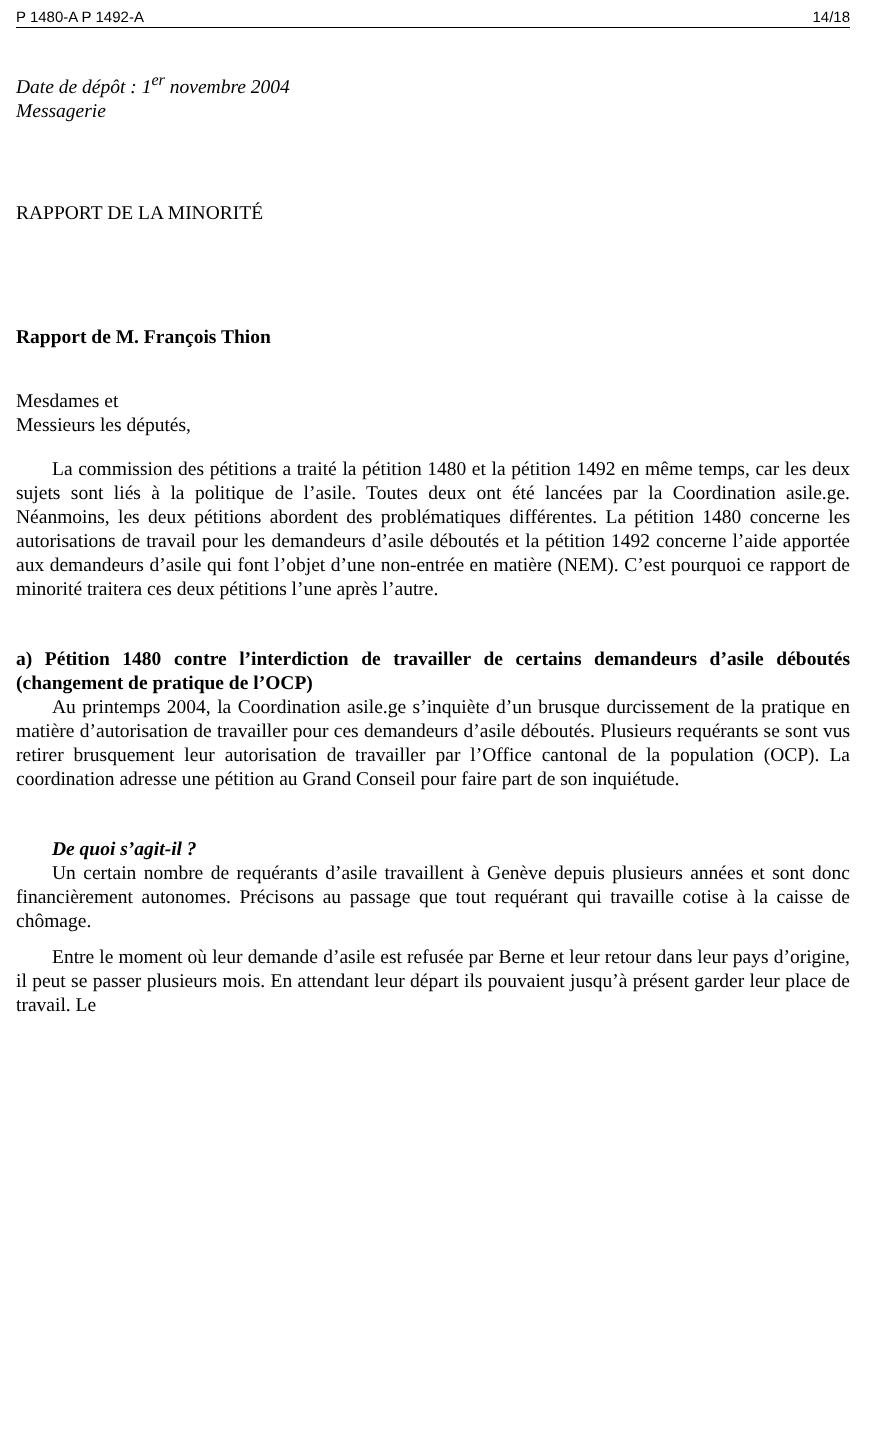P 1480-A P 1492-A 14/18
Date de dépôt : 1<sup>er</sup> novembre 2004
Messagerie
RAPPORT DE LA MINORITÉ
Rapport de M. François Thion
Mesdames et
Messieurs les députés,
La commission des pétitions a traité la pétition 1480 et la pétition 1492 en même temps, car les deux sujets sont liés à la politique de l’asile. Toutes deux ont été lancées par la Coordination asile.ge. Néanmoins, les deux pétitions abordent des problématiques différentes. La pétition 1480 concerne les autorisations de travail pour les demandeurs d’asile déboutés et la pétition 1492 concerne l’aide apportée aux demandeurs d’asile qui font l’objet d’une non-entrée en matière (NEM). C’est pourquoi ce rapport de minorité traitera ces deux pétitions l’une après l’autre.
a) Pétition 1480 contre l’interdiction de travailler de certains demandeurs d’asile déboutés (changement de pratique de l’OCP)
Au printemps 2004, la Coordination asile.ge s’inquiète d’un brusque durcissement de la pratique en matière d’autorisation de travailler pour ces demandeurs d’asile déboutés. Plusieurs requérants se sont vus retirer brusquement leur autorisation de travailler par l’Office cantonal de la population (OCP). La coordination adresse une pétition au Grand Conseil pour faire part de son inquiétude.
De quoi s’agit-il ?
Un certain nombre de requérants d’asile travaillent à Genève depuis plusieurs années et sont donc financièrement autonomes. Précisons au passage que tout requérant qui travaille cotise à la caisse de chômage.
Entre le moment où leur demande d’asile est refusée par Berne et leur retour dans leur pays d’origine, il peut se passer plusieurs mois. En attendant leur départ ils pouvaient jusqu’à présent garder leur place de travail. Le